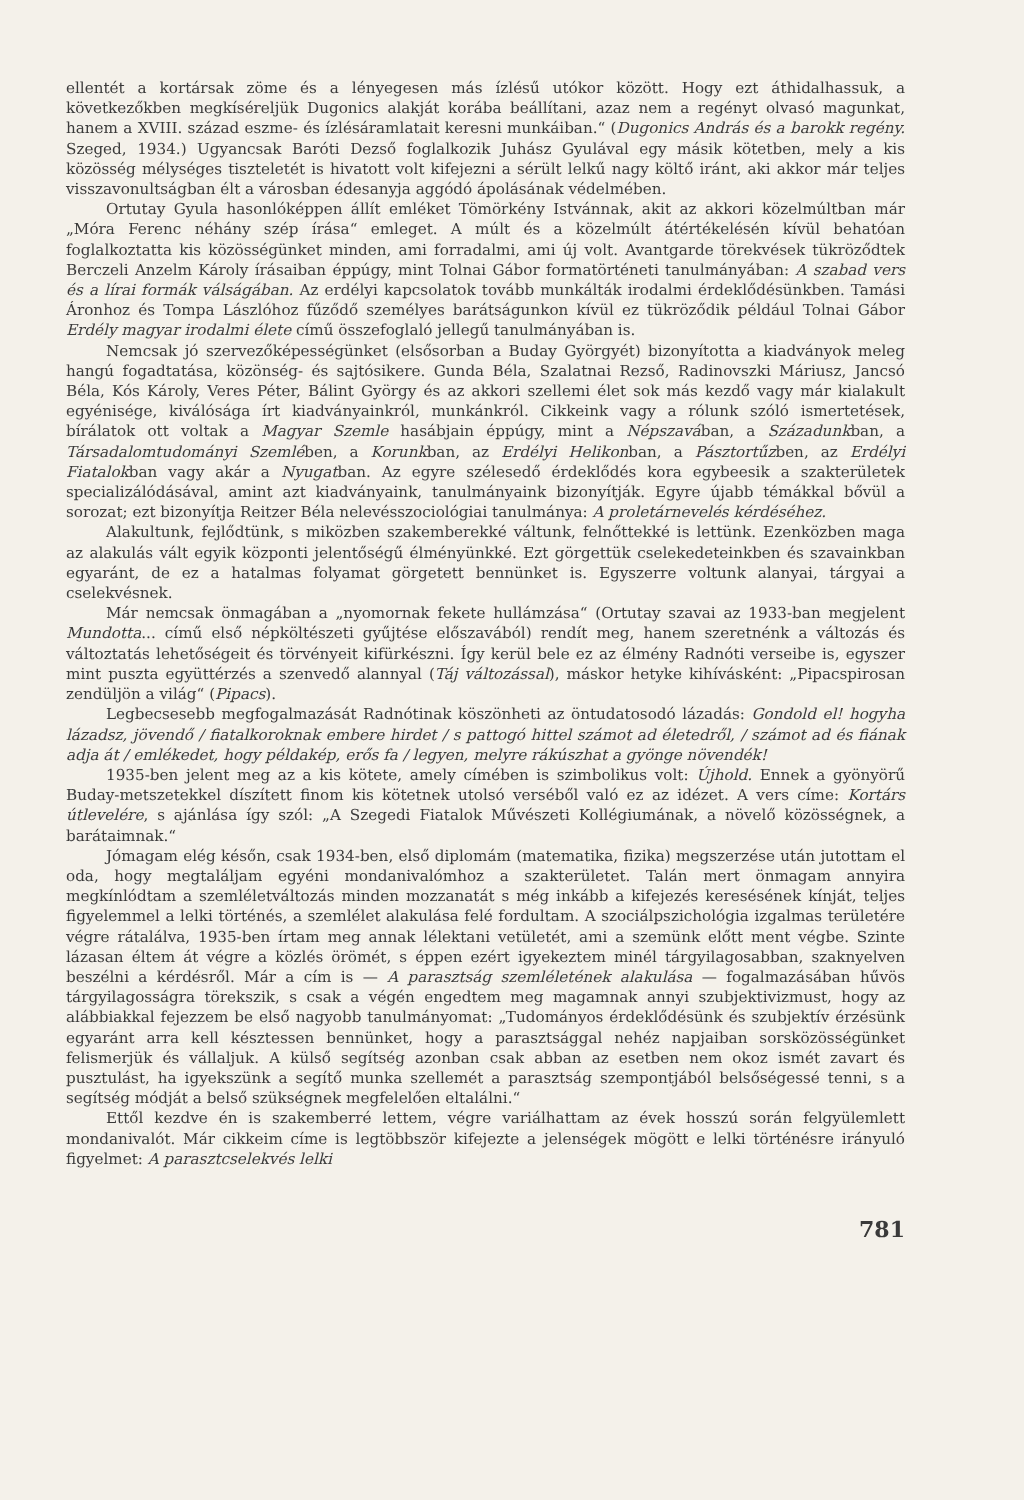ellentét a kortársak zöme és a lényegesen más ízlésű utókor között. Hogy ezt áthidalhassuk, a következőkben megkíséreljük Dugonics alakját korába beállítani, azaz nem a regényt olvasó magunkat, hanem a XVIII. század eszme- és ízlésáramlatait keresni munkáiban.“ (Dugonics András és a barokk regény. Szeged, 1934.) Ugyancsak Baróti Dezső foglalkozik Juhász Gyulával egy másik kötetben, mely a kis közösség mélységes tiszteletét is hivatott volt kifejezni a sérült lelkű nagy költő iránt, aki akkor már teljes visszavonultságban élt a városban édesanyja aggódó ápolásának védelmében.
Ortutay Gyula hasonlóképpen állít emléket Tömörkény Istvánnak, akit az akkori közelmúltban már „Móra Ferenc néhány szép írása“ emleget. A múlt és a közelmúlt átértékelésén kívül behatóan foglalkoztatta kis közösségünket minden, ami forradalmi, ami új volt. Avantgarde törekvések tükröződtek Berczeli Anzelm Károly írásaiban éppúgy, mint Tolnai Gábor formatörténeti tanulmányában: A szabad vers és a lírai formák válságában. Az erdélyi kapcsolatok tovább munkálták irodalmi érdeklődésünkben. Tamási Áronhoz és Tompa Lászlóhoz fűződő személyes barátságunkon kívül ez tükröződik például Tolnai Gábor Erdély magyar irodalmi élete című összefoglaló jellegű tanulmányában is.
Nemcsak jó szervezőképességünket (elsősorban a Buday Györgyét) bizonyította a kiadványok meleg hangú fogadtatása, közönség- és sajtósikere. Gunda Béla, Szalatnai Rezső, Radinovszki Máriusz, Jancsó Béla, Kós Károly, Veres Péter, Bálint György és az akkori szellemi élet sok más kezdő vagy már kialakult egyénisége, kiválósága írt kiadványainkról, munkánkról. Cikkeink vagy a rólunk szóló ismertetések, bírálatok ott voltak a Magyar Szemle hasábjain éppúgy, mint a Népszavában, a Századunkban, a Társadalomtudományi Szemlében, a Korunkban, az Erdélyi Helikonban, a Pásztortűzben, az Erdélyi Fiatalokban vagy akár a Nyugatban. Az egyre szélesedő érdeklődés kora egybeesik a szakterületek specializálódásával, amint azt kiadványaink, tanulmányaink bizonyítják. Egyre újabb témákkal bővül a sorozat; ezt bizonyítja Reitzer Béla nelevésszociológiai tanulmánya: A proletárnevelés kérdéséhez.
Alakultunk, fejlődtünk, s miközben szakemberekké váltunk, felnőttekké is lettünk. Ezenközben maga az alakulás vált egyik központi jelentőségű élményünkké. Ezt görgettük cselekedeteinkben és szavainkban egyaránt, de ez a hatalmas folyamat görgetett bennünket is. Egyszerre voltunk alanyai, tárgyai a cselekvésnek.
Már nemcsak önmagában a „nyomornak fekete hullámzása“ (Ortutay szavai az 1933-ban megjelent Mundotta... című első népköltészeti gyűjtése előszavából) rendít meg, hanem szeretnénk a változás és változtatás lehetőségeit és törvényeit kifürkészni. Így kerül bele ez az élmény Radnóti verseibe is, egyszer mint puszta együttérzés a szenvedő alannyal (Táj változással), máskor hetyke kihívásként: „Pipacspirosan zendüljön a világ“ (Pipacs).
Legbecsesebb megfogalmazását Radnótinak köszönheti az öntudatosodó lázadás: Gondold el! hogyha lázadsz, jövendő / fiatalkoroknak embere hirdet / s pattogó hittel számot ad életedről, / számot ad és fiának adja át / emlékedet, hogy példakép, erős fa / legyen, melyre rákúszhat a gyönge növendék!
1935-ben jelent meg az a kis kötete, amely címében is szimbolikus volt: Újhold. Ennek a gyönyörű Buday-metszetekkel díszített finom kis kötetnek utolsó verséből való ez az idézet. A vers címe: Kortárs útlevelére, s ajánlása így szól: „A Szegedi Fiatalok Művészeti Kollégiumának, a növelő közösségnek, a barátaimnak.“
Jómagam elég későn, csak 1934-ben, első diplomám (matematika, fizika) megszerzése után jutottam el oda, hogy megtaláljam egyéni mondanivalómhoz a szakterületet. Talán mert önmagam annyira megkínlódtam a szemléletváltozás minden mozzanatát s még inkább a kifejezés keresésének kínját, teljes figyelemmel a lelki történés, a szemlélet alakulása felé fordultam. A szociálpszichológia izgalmas területére végre rátalálva, 1935-ben írtam meg annak lélektani vetületét, ami a szemünk előtt ment végbe. Szinte lázasan éltem át végre a közlés örömét, s éppen ezért igyekeztem minél tárgyilagosabban, szaknyelven beszélni a kérdésről. Már a cím is — A parasztság szemléletének alakulása — fogalmazásában hűvös tárgyilagosságra törekszik, s csak a végén engedtem meg magamnak annyi szubjektivizmust, hogy az alábbiakkal fejezzem be első nagyobb tanulmányomat: „Tudományos érdeklődésünk és szubjektív érzésünk egyaránt arra kell késztessen bennünket, hogy a parasztsággal nehéz napjaiban sorsközösségünket felismerjük és vállaljuk. A külső segítség azonban csak abban az esetben nem okoz ismét zavart és pusztulást, ha igyekszünk a segítő munka szellemét a parasztság szempontjából belsőségessé tenni, s a segítség módját a belső szükségnek megfelelően eltalálni.“
Ettől kezdve én is szakemberré lettem, végre variálhattam az évek hosszú során felgyülemlett mondanivalót. Már cikkeim címe is legtöbbször kifejezte a jelenségek mögött e lelki történésre irányuló figyelmet: A parasztcselekvés lelki
781